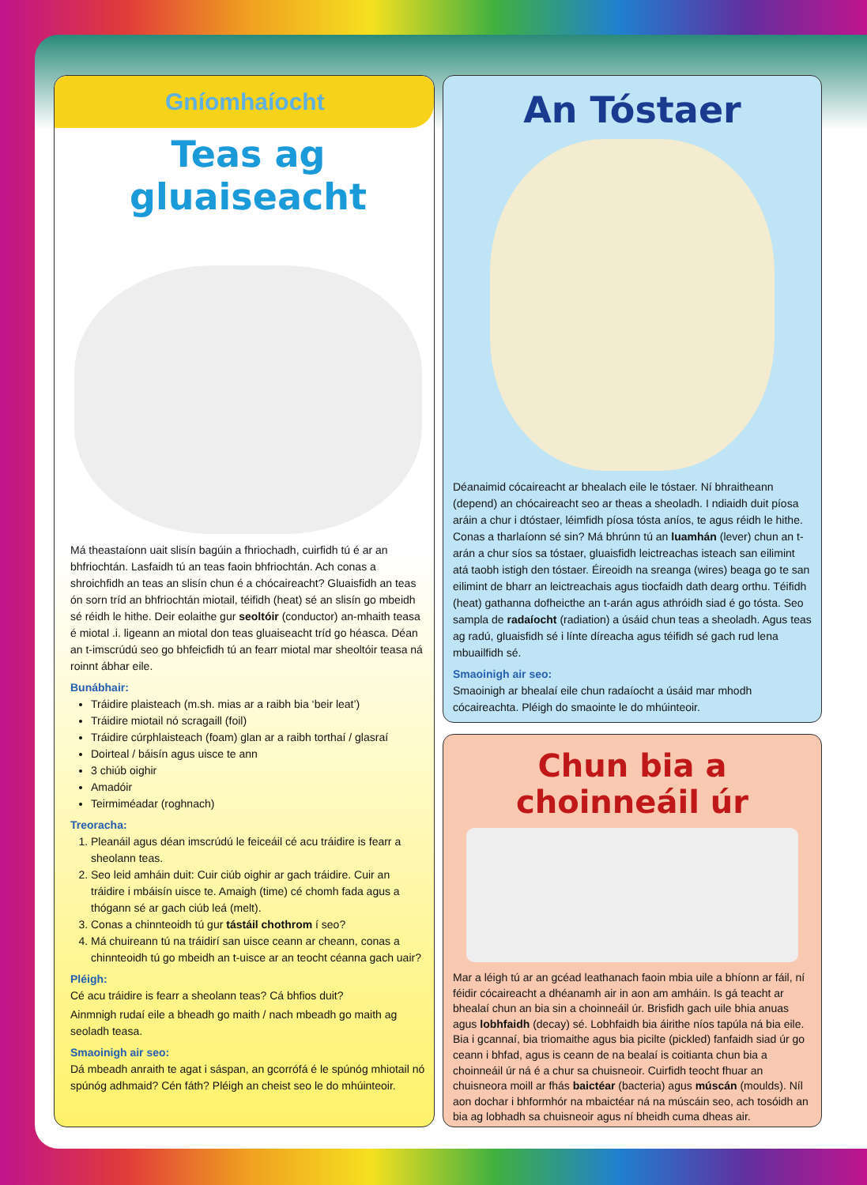Gníomhaíocht
Teas ag gluaiseacht
Má theastaíonn uait slisín bagúin a fhriochadh, cuirfidh tú é ar an bhfriochtán. Lasfaidh tú an teas faoin bhfriochtán. Ach conas a shroichfidh an teas an slisín chun é a chócaireacht? Gluaisfidh an teas ón sorn tríd an bhfriochtán miotail, téifidh (heat) sé an slisín go mbeidh sé réidh le hithe. Deir eolaithe gur seoltóir (conductor) an-mhaith teasa é miotal .i. ligeann an miotal don teas gluaiseacht tríd go héasca. Déan an t-imscrúdú seo go bhfeicfidh tú an fearr miotal mar sheoltóir teasa ná roinnt ábhar eile.
Bunábhair:
Tráidire plaisteach (m.sh. mias ar a raibh bia ‘beir leat’)
Tráidire miotail nó scragaill (foil)
Tráidire cúrphlaisteach (foam) glan ar a raibh torthaí / glasraí
Doirteal / báisín agus uisce te ann
3 chiúb oighir
Amadóir
Teirmiméadar (roghnach)
Treoracha:
1. Pleanáil agus déan imscrúdú le feiceáil cé acu tráidire is fearr a sheolann teas.
2. Seo leid amháin duit: Cuir ciúb oighir ar gach tráidire. Cuir an tráidire i mbáisín uisce te. Amaigh (time) cé chomh fada agus a thógann sé ar gach ciúb leá (melt).
3. Conas a chinnteoidh tú gur tástáil chothrom í seo?
4. Má chuireann tú na tráidirí san uisce ceann ar cheann, conas a chinnteoidh tú go mbeidh an t-uisce ar an teocht céanna gach uair?
Pléigh:
Cé acu tráidire is fearr a sheolann teas? Cá bhfios duit?
Ainmnigh rudaí eile a bheadh go maith / nach mbeadh go maith ag seoladh teasa.
Smaoinigh air seo:
Dá mbeadh anraith te agat i sáspan, an gcorrófá é le spúnóg mhiotail nó spúnóg adhmaid? Cén fáth? Pléigh an cheist seo le do mhúinteoir.
An Tóstaer
Déanaimid cócaireacht ar bhealach eile le tóstaer. Ní bhraitheann (depend) an chócaireacht seo ar theas a sheoladh. I ndiaidh duit píosa aráin a chur i dtóstaer, léimfidh píosa tósta aníos, te agus réidh le hithe. Conas a tharlaíonn sé sin? Má bhrúnn tú an luamhán (lever) chun an t-arán a chur síos sa tóstaer, gluaisfidh leictreachas isteach san eilimint atá taobh istigh den tóstaer. Éireoidh na sreanga (wires) beaga go te san eilimint de bharr an leictreachais agus tiocfaidh dath dearg orthu. Téifidh (heat) gathanna dofheicthe an t-arán agus athróidh siad é go tósta. Seo sampla de radaíocht (radiation) a úsáid chun teas a sheoladh. Agus teas ag radú, gluaisfidh sé i línte díreacha agus téifidh sé gach rud lena mbuailfidh sé.
Smaoinigh air seo:
Smaoinigh ar bhealaí eile chun radaíocht a úsáid mar mhodh cócaireachta. Pléigh do smaointe le do mhúinteoir.
Chun bia a choinneáil úr
Mar a léigh tú ar an gcéad leathanach faoin mbia uile a bhíonn ar fáil, ní féidir cócaireacht a dhéanamh air in aon am amháin. Is gá teacht ar bhealaí chun an bia sin a choinneáil úr. Brisfidh gach uile bhia anuas agus lobhfaidh (decay) sé. Lobhfaidh bia áirithe níos tapúla ná bia eile. Bia i gcannaí, bia triomaithe agus bia picilte (pickled) fanfaidh siad úr go ceann i bhfad, agus is ceann de na bealaí is coitianta chun bia a choinneáil úr ná é a chur sa chuisneoir. Cuirfidh teocht fhuar an chuisneora moill ar fhás baictéar (bacteria) agus múscán (moulds). Níl aon dochar i bhformhór na mbaictéar ná na múscáin seo, ach tosóidh an bia ag lobhadh sa chuisneoir agus ní bheidh cuma dheas air.